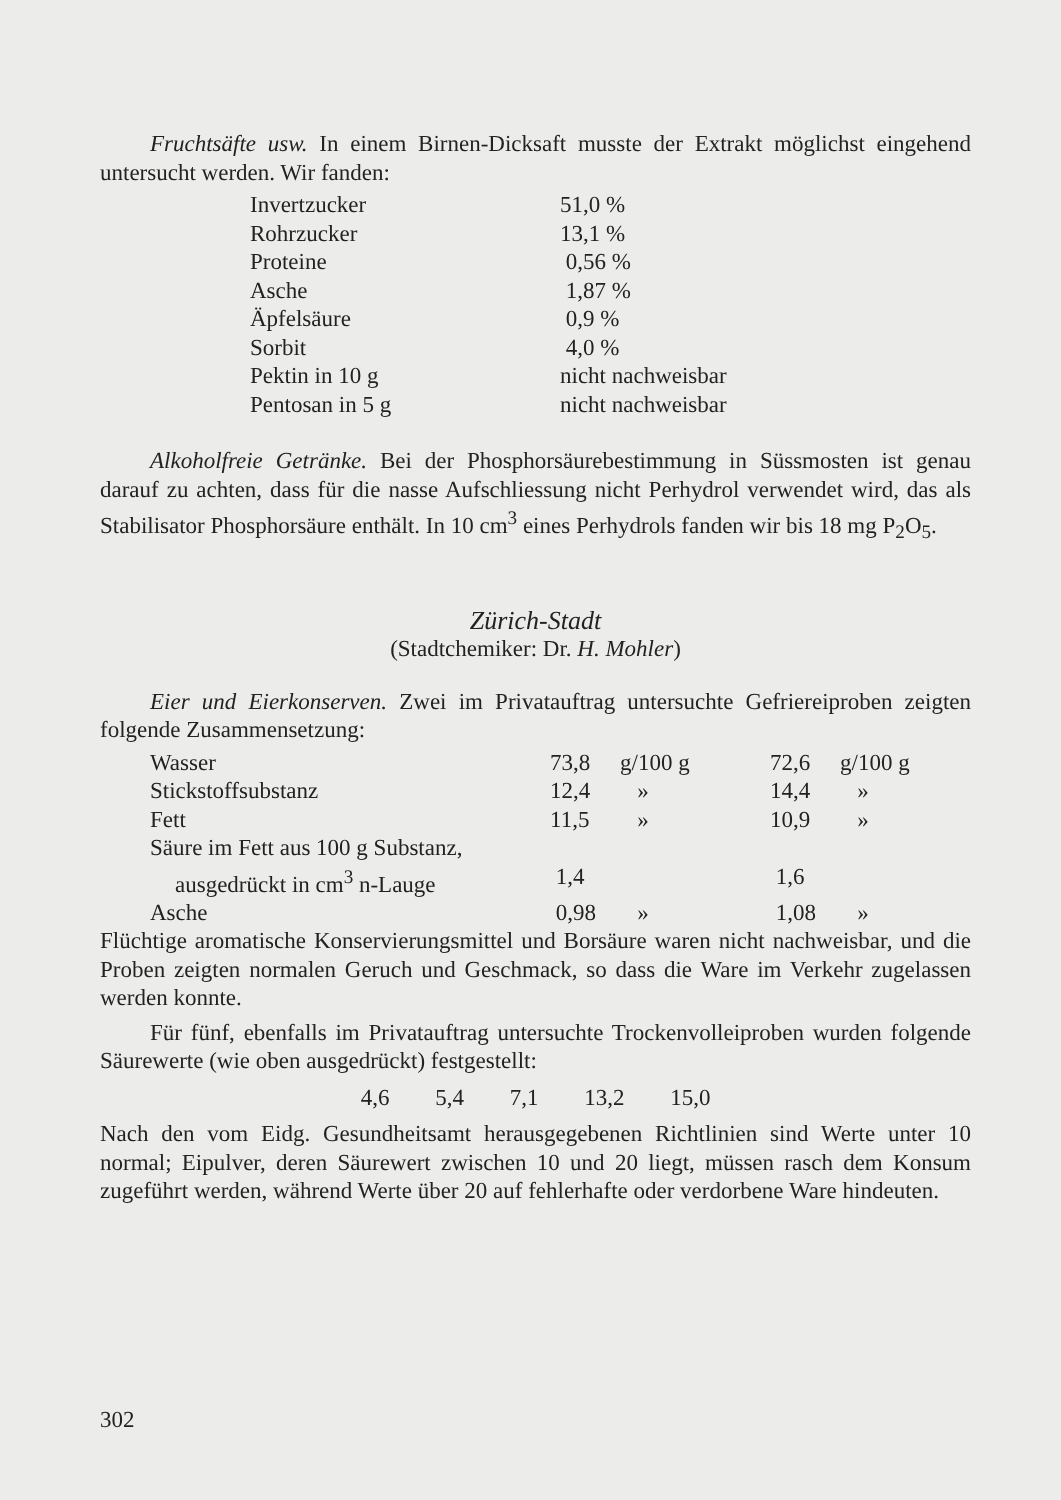Fruchtsäfte usw. In einem Birnen-Dicksaft musste der Extrakt möglichst eingehend untersucht werden. Wir fanden:
| Invertzucker | 51,0 % |
| Rohrzucker | 13,1 % |
| Proteine | 0,56 % |
| Asche | 1,87 % |
| Äpfelsäure | 0,9 % |
| Sorbit | 4,0 % |
| Pektin in 10 g | nicht nachweisbar |
| Pentosan in 5 g | nicht nachweisbar |
Alkoholfreie Getränke. Bei der Phosphorsäurebestimmung in Süssmosten ist genau darauf zu achten, dass für die nasse Aufschliessung nicht Perhydrol verwendet wird, das als Stabilisator Phosphorsäure enthält. In 10 cm<sup>3</sup> eines Perhydrols fanden wir bis 18 mg P<sub>2</sub>O<sub>5</sub>.
Zürich-Stadt
(Stadtchemiker: Dr. H. Mohler)
Eier und Eierkonserven. Zwei im Privatauftrag untersuchte Gefriereiproben zeigten folgende Zusammensetzung:
| Wasser | 73,8 | g/100 g | 72,6 | g/100 g |
| Stickstoffsubstanz | 12,4 | » | 14,4 | » |
| Fett | 11,5 | » | 10,9 | » |
| Säure im Fett aus 100 g Substanz, | | | | |
| ausgedrückt in cm<sup>3</sup> n-Lauge | 1,4 | | 1,6 | |
| Asche | 0,98 | » | 1,08 | » |
Flüchtige aromatische Konservierungsmittel und Borsäure waren nicht nachweisbar, und die Proben zeigten normalen Geruch und Geschmack, so dass die Ware im Verkehr zugelassen werden konnte.
Für fünf, ebenfalls im Privatauftrag untersuchte Trockenvolleiproben wurden folgende Säurewerte (wie oben ausgedrückt) festgestellt:
4,6 5,4 7,1 13,2 15,0
Nach den vom Eidg. Gesundheitsamt herausgegebenen Richtlinien sind Werte unter 10 normal; Eipulver, deren Säurewert zwischen 10 und 20 liegt, müssen rasch dem Konsum zugeführt werden, während Werte über 20 auf fehlerhafte oder verdorbene Ware hindeuten.
302